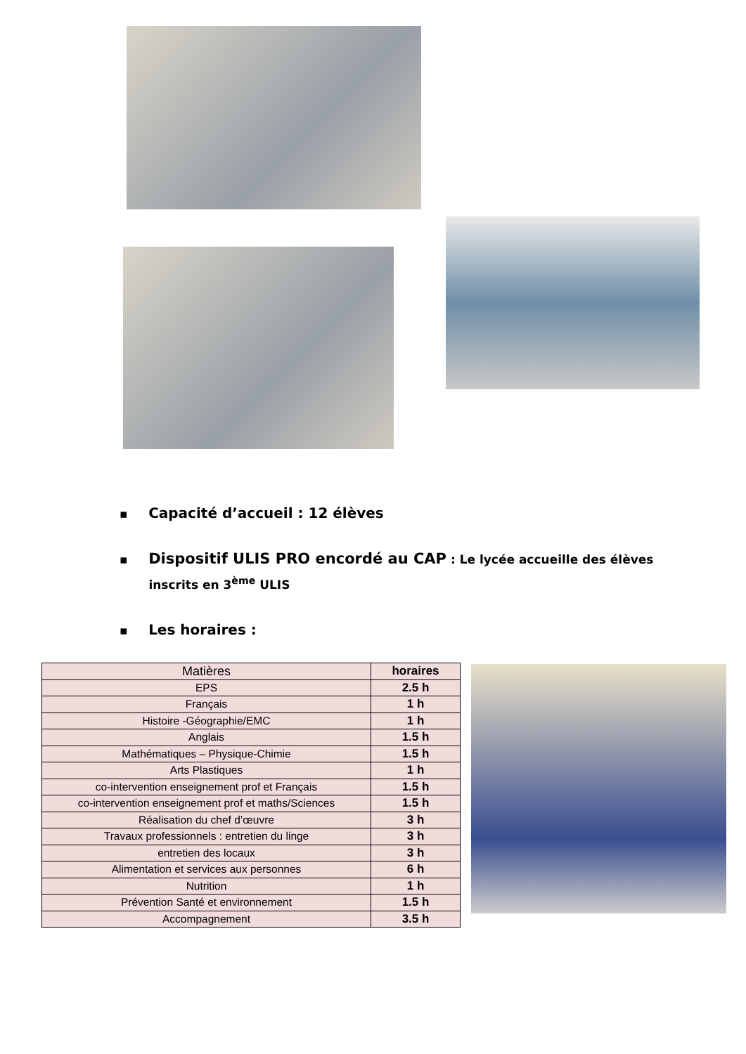▪ Capacité d’accueil : 12 élèves
▪ Dispositif ULIS PRO encordé au CAP : Le lycée accueille des élèves
inscrits en 3<sup>ème</sup> ULIS
▪ Les horaires :
| Matières | horaires |
| --- | --- |
| EPS | 2.5 h |
| Français | 1 h |
| Histoire -Géographie/EMC | 1 h |
| Anglais | 1.5 h |
| Mathématiques – Physique-Chimie | 1.5 h |
| Arts Plastiques | 1 h |
| co-intervention enseignement prof et Français | 1.5 h |
| co-intervention enseignement prof et maths/Sciences | 1.5 h |
| Réalisation du chef d’œuvre | 3 h |
| Travaux professionnels : entretien du linge | 3 h |
| entretien des locaux | 3 h |
| Alimentation et services aux personnes | 6 h |
| Nutrition | 1 h |
| Prévention Santé et environnement | 1.5 h |
| Accompagnement | 3.5 h |